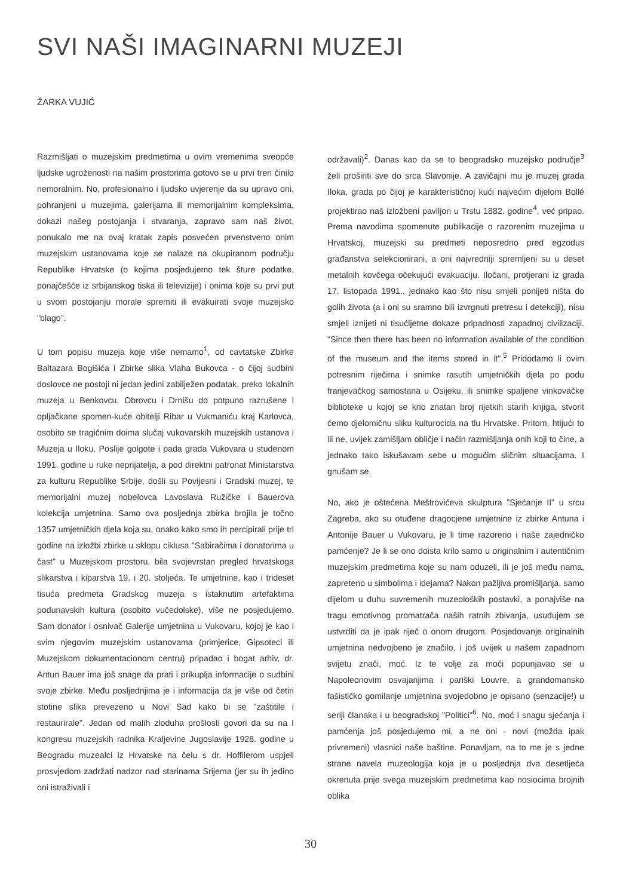SVI NAŠI IMAGINARNI MUZEJI
ŽARKA VUJIĆ
Razmišljati o muzejskim predmetima u ovim vremenima sveopće ljudske ugroženosti na našim prostorima gotovo se u prvi tren činilo nemoralnim. No, profesionalno i ljudsko uvjerenje da su upravo oni, pohranjeni u muzejima, galerijama ili memorijalnim kompleksima, dokazi našeg postojanja i stvaranja, zapravo sam naš život, ponukalo me na ovaj kratak zapis posvećen prvenstveno onim muzejskim ustanovama koje se nalaze na okupiranom području Republike Hrvatske (o kojima posjedujemo tek šture podatke, ponajčešće iz srbijanskog tiska ili televizije) i onima koje su prvi put u svom postojanju morale spremiti ili evakuirati svoje muzejsko "blago".
U tom popisu muzeja koje više nemamo<sup>1</sup>, od cavtatske Zbirke Baltazara Bogišića i Zbirke slika Vlaha Bukovca - o čijoj sudbini doslovce ne postoji ni jedan jedini zabilježen podatak, preko lokalnih muzeja u Benkovcu, Obrovcu i Drnišu do potpuno razrušene i opljačkane spomen-kuće obitelji Ribar u Vukmaniću kraj Karlovca, osobito se tragičnim doima slučaj vukovarskih muzejskih ustanova i Muzeja u Iloku. Poslije golgote i pada grada Vukovara u studenom 1991. godine u ruke neprijatelja, a pod direktni patronat Ministarstva za kulturu Republike Srbije, došli su Povijesni i Gradski muzej, te memorijalni muzej nobelovca Lavoslava Ružičke i Bauerova kolekcija umjetnina. Samo ova posljednja zbirka brojila je točno 1357 umjetničkih djela koja su, onako kako smo ih percipirali prije tri godine na izložbi zbirke u sklopu ciklusa "Sabiračima i donatorima u čast" u Muzejskom prostoru, bila svojevrstan pregled hrvatskoga slikarstva i kiparstva 19. i 20. stoljeća. Te umjetnine, kao i trideset tisuća predmeta Gradskog muzeja s istaknutim artefaktima podunavskih kultura (osobito vučedolske), više ne posjedujemo. Sam donator i osnivač Galerije umjetnina u Vukovaru, kojoj je kao i svim njegovim muzejskim ustanovama (primjerice, Gipsoteci ili Muzejskom dokumentacionom centru) pripadao i bogat arhiv, dr. Antun Bauer ima još snage da prati i prikuplja informacije o sudbini svoje zbirke. Među posljednjima je i informacija da je više od četiri stotine slika prevezeno u Novi Sad kako bi se "zaštitile i restaurirale". Jedan od malih zloduha prošlosti govori da su na I kongresu muzejskih radnika Kraljevine Jugoslavije 1928. godine u Beogradu muzealci iz Hrvatske na čelu s dr. Hoffilerom uspjeli prosvjedom zadržati nadzor nad starinama Srijema (jer su ih jedino oni istraživali i
održavali)<sup>2</sup>. Danas kao da se to beogradsko muzejsko područje<sup>3</sup> želi proširiti sve do srca Slavonije. A zavičajni mu je muzej grada Iloka, grada po čijoj je karakterističnoj kući najvećim dijelom Bollé projektirao naš izložbeni paviljon u Trstu 1882. godine<sup>4</sup>, već pripao. Prema navodima spomenute publikacije o razorenim muzejima u Hrvatskoj, muzejski su predmeti neposredno pred egzodus građanstva selekcionirani, a oni najvredniji spremljeni su u deset metalnih kovčega očekujući evakuaciju. Iločani, protjerani iz grada 17. listopada 1991., jednako kao što nisu smjeli ponijeti ništa do golih života (a i oni su sramno bili izvrgnuti pretresu i detekciji), nisu smjeli iznijeti ni tisućljetne dokaze pripadnosti zapadnoj civilizaciji. "Since then there has been no information available of the condition of the museum and the items stored in it".<sup>5</sup> Pridodamo li ovim potresnim riječima i snimke rasutih umjetničkih djela po podu franjevačkog samostana u Osijeku, ili snimke spaljene vinkovačke biblioteke u kojoj se krio znatan broj rijetkih starih knjiga, stvorit ćemo djelomičnu sliku kulturocida na tlu Hrvatske. Pritom, htijući to ili ne, uvijek zamišljam obličje i način razmišljanja onih koji to čine, a jednako tako iskušavam sebe u mogućim sličnim situacijama. I gnušam se.
No, ako je oštećena Meštrovićeva skulptura "Sjećanje II" u srcu Zagreba, ako su otuđene dragocjene umjetnine iz zbirke Antuna i Antonije Bauer u Vukovaru, je li time razoreno i naše zajedničko pamćenje? Je li se ono doista krilo samo u originalnim i autentičnim muzejskim predmetima koje su nam oduzeli, ili je još među nama, zapreteno u simbolima i idejama? Nakon pažljiva promišljanja, samo dijelom u duhu suvremenih muzeoloških postavki, a ponajviše na tragu emotivnog promatrača naših ratnih zbivanja, usuđujem se ustvrditi da je ipak riječ o onom drugom. Posjedovanje originalnih umjetnina nedvojbeno je značilo, i još uvijek u našem zapadnom svijetu znači, moć. Iz te volje za moći popunjavao se u Napoleonovim osvajanjima i pariški Louvre, a grandomansko fašističko gomilanje umjetnina svojedobno je opisano (senzacije!) u seriji članaka i u beogradskoj "Politici"<sup>6</sup>. No, moć i snagu sjećanja i pamćenja još posjedujemo mi, a ne oni - novi (možda ipak privremeni) vlasnici naše baštine. Ponavljam, na to me je s jedne strane navela muzeologija koja je u posljednja dva desetljeća okrenuta prije svega muzejskim predmetima kao nosiocima brojnih oblika
30